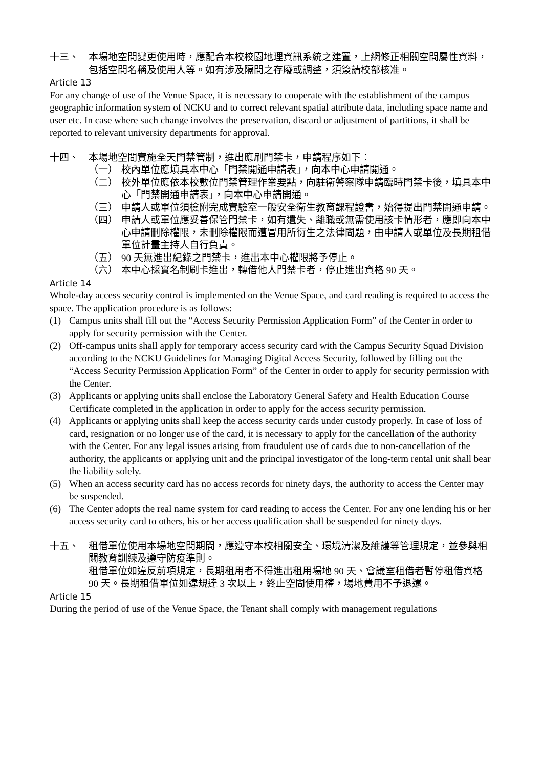十三、 本場地空間變更使用時，應配合本校校園地理資訊系統之建置，上網修正相關空間屬性資料，包括空間名稱及使用人等。如有涉及隔間之存廢或調整，須簽請校部核准。
Article 13
For any change of use of the Venue Space, it is necessary to cooperate with the establishment of the campus geographic information system of NCKU and to correct relevant spatial attribute data, including space name and user etc. In case where such change involves the preservation, discard or adjustment of partitions, it shall be reported to relevant university departments for approval.
十四、 本場地空間實施全天門禁管制，進出應刷門禁卡，申請程序如下：
（一） 校內單位應填具本中心「門禁開通申請表」，向本中心申請開通。
（二） 校外單位應依本校數位門禁管理作業要點，向駐衛警察隊申請臨時門禁卡後，填具本中心「門禁開通申請表」，向本中心申請開通。
（三） 申請人或單位須檢附完成實驗室一般安全衛生教育課程證書，始得提出門禁開通申請。
（四） 申請人或單位應妥善保管門禁卡，如有遺失、離職或無需使用該卡情形者，應即向本中心申請刪除權限，未刪除權限而遭冒用所衍生之法律問題，由申請人或單位及長期租借單位計畫主持人自行負責。
（五） 90 天無進出紀錄之門禁卡，進出本中心權限將予停止。
（六） 本中心採實名制刷卡進出，轉借他人門禁卡者，停止進出資格 90 天。
Article 14
Whole-day access security control is implemented on the Venue Space, and card reading is required to access the space. The application procedure is as follows:
(1) Campus units shall fill out the “Access Security Permission Application Form” of the Center in order to apply for security permission with the Center.
(2) Off-campus units shall apply for temporary access security card with the Campus Security Squad Division according to the NCKU Guidelines for Managing Digital Access Security, followed by filling out the “Access Security Permission Application Form” of the Center in order to apply for security permission with the Center.
(3) Applicants or applying units shall enclose the Laboratory General Safety and Health Education Course Certificate completed in the application in order to apply for the access security permission.
(4) Applicants or applying units shall keep the access security cards under custody properly. In case of loss of card, resignation or no longer use of the card, it is necessary to apply for the cancellation of the authority with the Center. For any legal issues arising from fraudulent use of cards due to non-cancellation of the authority, the applicants or applying unit and the principal investigator of the long-term rental unit shall bear the liability solely.
(5) When an access security card has no access records for ninety days, the authority to access the Center may be suspended.
(6) The Center adopts the real name system for card reading to access the Center. For any one lending his or her access security card to others, his or her access qualification shall be suspended for ninety days.
十五、 租借單位使用本場地空間期間，應遵守本校相關安全、環境清潔及維護等管理規定，並參與相關教育訓練及遵守防疫準則。
租借單位如違反前項規定，長期租用者不得進出租用場地 90 天、會議室租借者暫停租借資格 90 天。長期租借單位如違規達 3 次以上，終止空間使用權，場地費用不予退還。
Article 15
During the period of use of the Venue Space, the Tenant shall comply with management regulations